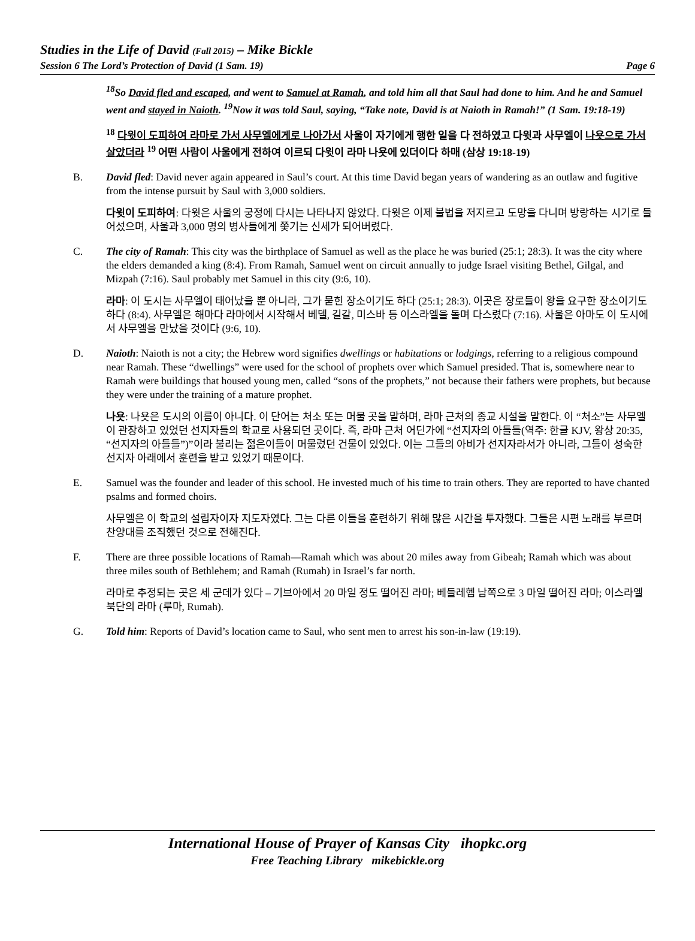Studies in the Life of David (Fall 2015) – Mike Bickle
Session 6 The Lord’s Protection of David (1 Sam. 19) Page 6
<sup>18</sup> So David fled and escaped, and went to Samuel at Ramah, and told him all that Saul had done to him. And he and Samuel went and stayed in Naioth. <sup>19</sup>Now it was told Saul, saying, “Take note, David is at Naioth in Ramah!” (1 Sam. 19:18-19)
<sup>18</sup> 다윗이 도피하여 라마로 가서 사무엘에게로 나아가서 사울이 자기에게 행한 일을 다 전하였고 다윗과 사무엘이 나욧으로 가서 살았더라 <sup>19</sup> 어떤 사람이 사울에게 전하여 이르되 다윗이 라마 나욧에 있더이다 하매 (삼상 19:18-19)
B. David fled: David never again appeared in Saul’s court. At this time David began years of wandering as an outlaw and fugitive from the intense pursuit by Saul with 3,000 soldiers.
다윗이 도피하여: 다윗은 사울의 궁정에 다시는 나타나지 않았다. 다윗은 이제 불법을 저지르고 도망을 다니며 방랑하는 시기로 들어섰으며, 사울과 3,000 명의 병사들에게 쫓기는 신세가 되어버렸다.
C. The city of Ramah: This city was the birthplace of Samuel as well as the place he was buried (25:1; 28:3). It was the city where the elders demanded a king (8:4). From Ramah, Samuel went on circuit annually to judge Israel visiting Bethel, Gilgal, and Mizpah (7:16). Saul probably met Samuel in this city (9:6, 10).
라마: 이 도시는 사무엘이 태어났을 뿐 아니라, 그가 묻힌 장소이기도 하다 (25:1; 28:3). 이곳은 장로들이 왕을 요구한 장소이기도 하다 (8:4). 사무엘은 해마다 라마에서 시작해서 베델, 길갈, 미스바 등 이스라엘을 돌며 다스렸다 (7:16). 사울은 아마도 이 도시에서 사무엘을 만났을 것이다 (9:6, 10).
D. Naioth: Naioth is not a city; the Hebrew word signifies dwellings or habitations or lodgings, referring to a religious compound near Ramah. These “dwellings” were used for the school of prophets over which Samuel presided. That is, somewhere near to Ramah were buildings that housed young men, called “sons of the prophets,” not because their fathers were prophets, but because they were under the training of a mature prophet.
나욧: 나욧은 도시의 이름이 아니다. 이 단어는 처소 또는 머물 곳을 말하며, 라마 근처의 종교 시설을 말한다. 이 “처소”는 사무엘이 관장하고 있었던 선지자들의 학교로 사용되던 곳이다. 즉, 라마 근처 어딘가에 “선지자의 아들들(역주: 한글 KJV, 왕상 20:35, “선지자의 아들들”)”이라 불리는 젊은이들이 머물렀던 건물이 있었다. 이는 그들의 아비가 선지자라서가 아니라, 그들이 성숙한 선지자 아래에서 훈련을 받고 있었기 때문이다.
E. Samuel was the founder and leader of this school. He invested much of his time to train others. They are reported to have chanted psalms and formed choirs.
사무엘은 이 학교의 설립자이자 지도자였다. 그는 다른 이들을 훈련하기 위해 많은 시간을 투자했다. 그들은 시편 노래를 부르며 찬양대를 조직했던 것으로 전해진다.
F. There are three possible locations of Ramah—Ramah which was about 20 miles away from Gibeah; Ramah which was about three miles south of Bethlehem; and Ramah (Rumah) in Israel’s far north.
라마로 추정되는 곳은 세 군데가 있다 – 기브아에서 20 마일 정도 떨어진 라마; 베들레헴 남쪽으로 3 마일 떨어진 라마; 이스라엘 북단의 라마 (루마, Rumah).
G. Told him: Reports of David’s location came to Saul, who sent men to arrest his son-in-law (19:19).
International House of Prayer of Kansas City ihopkc.org
Free Teaching Library mikebickle.org